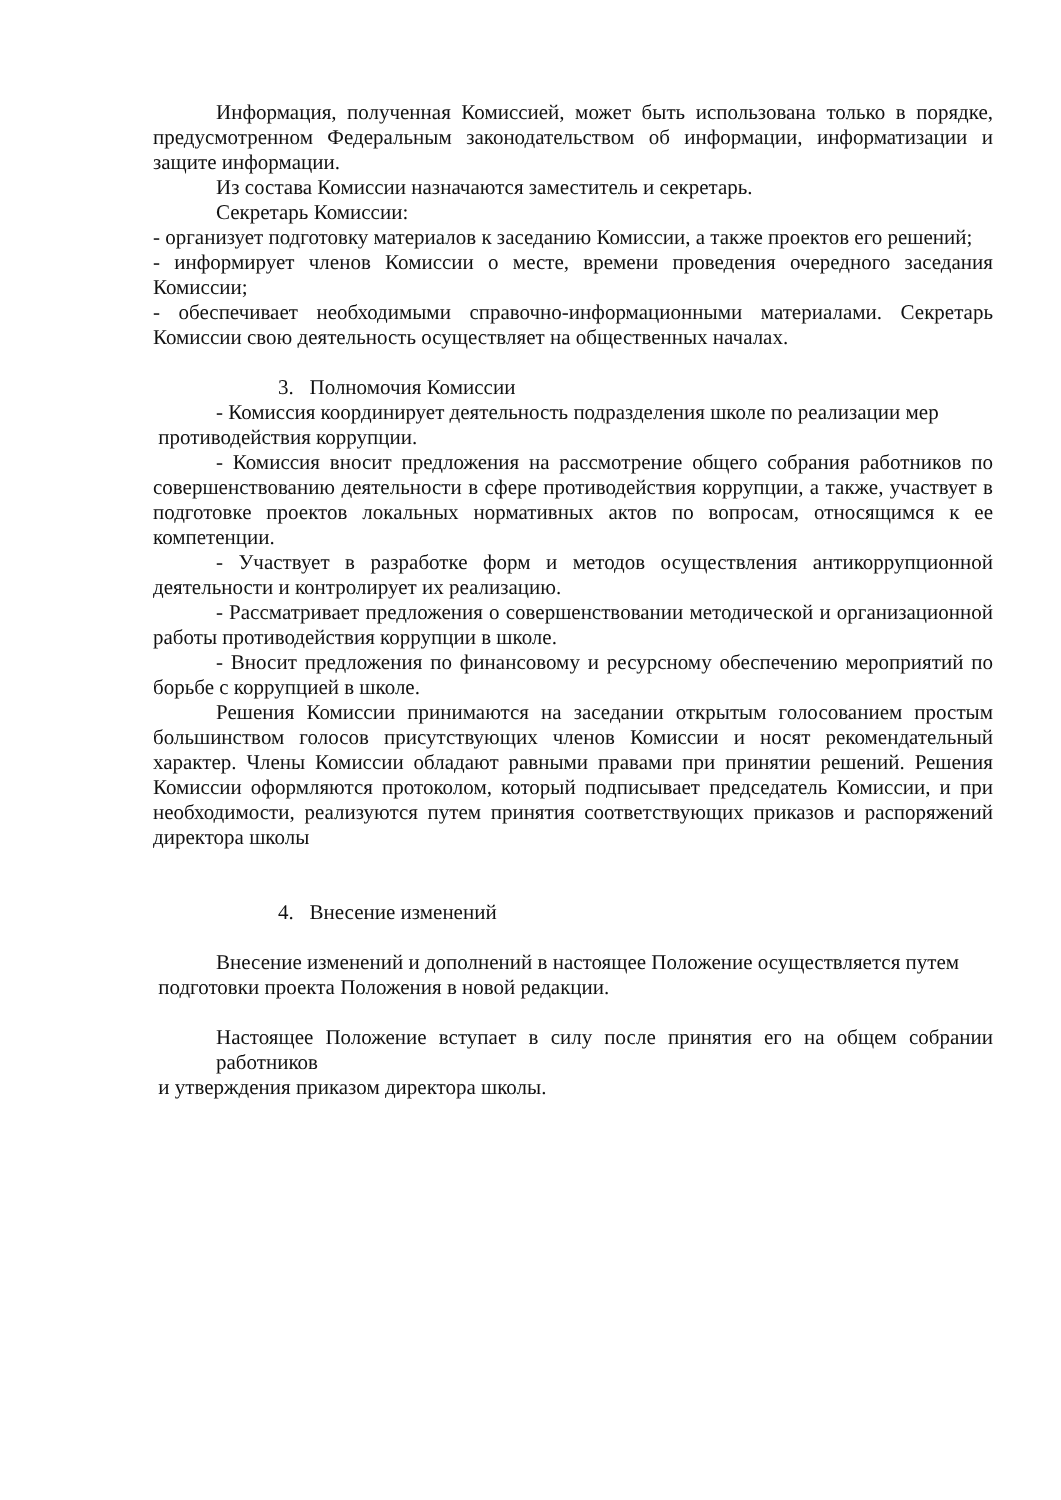Информация, полученная Комиссией, может быть использована только в порядке, предусмотренном Федеральным законодательством об информации, информатизации и защите информации.
Из состава Комиссии назначаются заместитель и секретарь.
Секретарь Комиссии:
- организует подготовку материалов к заседанию Комиссии, а также проектов его решений;
- информирует членов Комиссии о месте, времени проведения очередного заседания Комиссии;
- обеспечивает необходимыми справочно-информационными материалами. Секретарь Комиссии свою деятельность осуществляет на общественных началах.
3. Полномочия Комиссии
- Комиссия координирует деятельность подразделения школе по реализации мер
противодействия коррупции.
- Комиссия вносит предложения на рассмотрение общего собрания работников по совершенствованию деятельности в сфере противодействия коррупции, а также, участвует в подготовке проектов локальных нормативных актов по вопросам, относящимся к ее компетенции.
- Участвует в разработке форм и методов осуществления антикоррупционной деятельности и контролирует их реализацию.
- Рассматривает предложения о совершенствовании методической и организационной работы противодействия коррупции в школе.
- Вносит предложения по финансовому и ресурсному обеспечению мероприятий по борьбе с коррупцией в школе.
Решения Комиссии принимаются на заседании открытым голосованием простым большинством голосов присутствующих членов Комиссии и носят рекомендательный характер. Члены Комиссии обладают равными правами при принятии решений. Решения Комиссии оформляются протоколом, который подписывает председатель Комиссии, и при необходимости, реализуются путем принятия соответствующих приказов и распоряжений директора школы
4. Внесение изменений
Внесение изменений и дополнений в настоящее Положение осуществляется путем
подготовки проекта Положения в новой редакции.
Настоящее Положение вступает в силу после принятия его на общем собрании работников
и утверждения приказом директора школы.